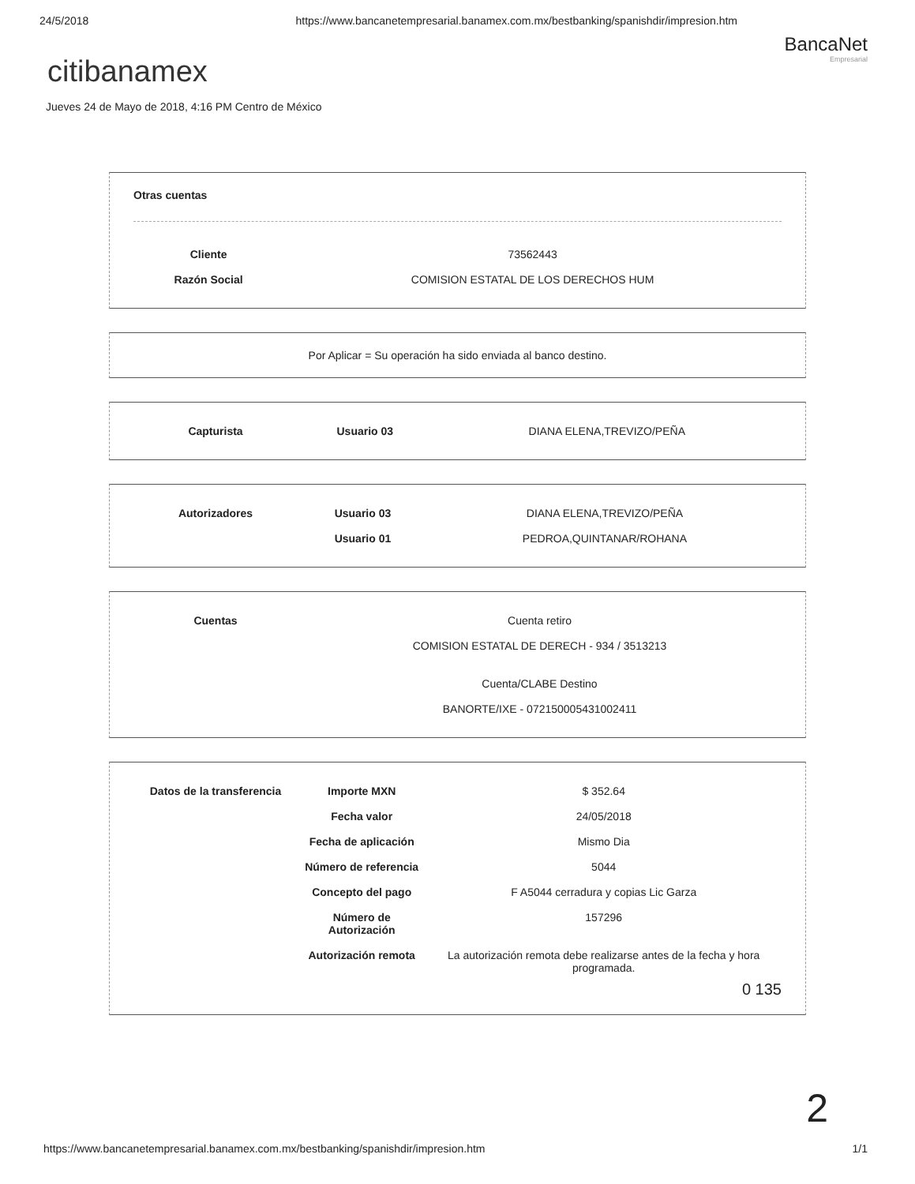24/5/2018 https://www.bancanetempresarial.banamex.com.mx/bestbanking/spanishdir/impresion.htm
BancaNet
Empresarial
citibanamex
Jueves 24 de Mayo de 2018, 4:16 PM Centro de México
Otras cuentas
| Cliente | 73562443 |
| Razón Social | COMISION ESTATAL DE LOS DERECHOS HUM |
Por Aplicar = Su operación ha sido enviada al banco destino.
| Capturista | Usuario 03 | DIANA ELENA,TREVIZO/PEÑA |
| Autorizadores | Usuario 03 | DIANA ELENA,TREVIZO/PEÑA |
| | Usuario 01 | PEDROA,QUINTANAR/ROHANA |
| Cuentas | Cuenta retiro COMISION ESTATAL DE DERECH - 934 / 3513213 Cuenta/CLABE Destino BANORTE/IXE - 072150005431002411 |
| Datos de la transferencia | Importe MXN | $ 352.64 |
| | Fecha valor | 24/05/2018 |
| | Fecha de aplicación | Mismo Dia |
| | Número de referencia | 5044 |
| | Concepto del pago | F A5044 cerradura y copias Lic Garza |
| | Número de Autorización | 157296 |
| | Autorización remota | La autorización remota debe realizarse antes de la fecha y hora programada. |
0 135
2
https://www.bancanetempresarial.banamex.com.mx/bestbanking/spanishdir/impresion.htm 1/1